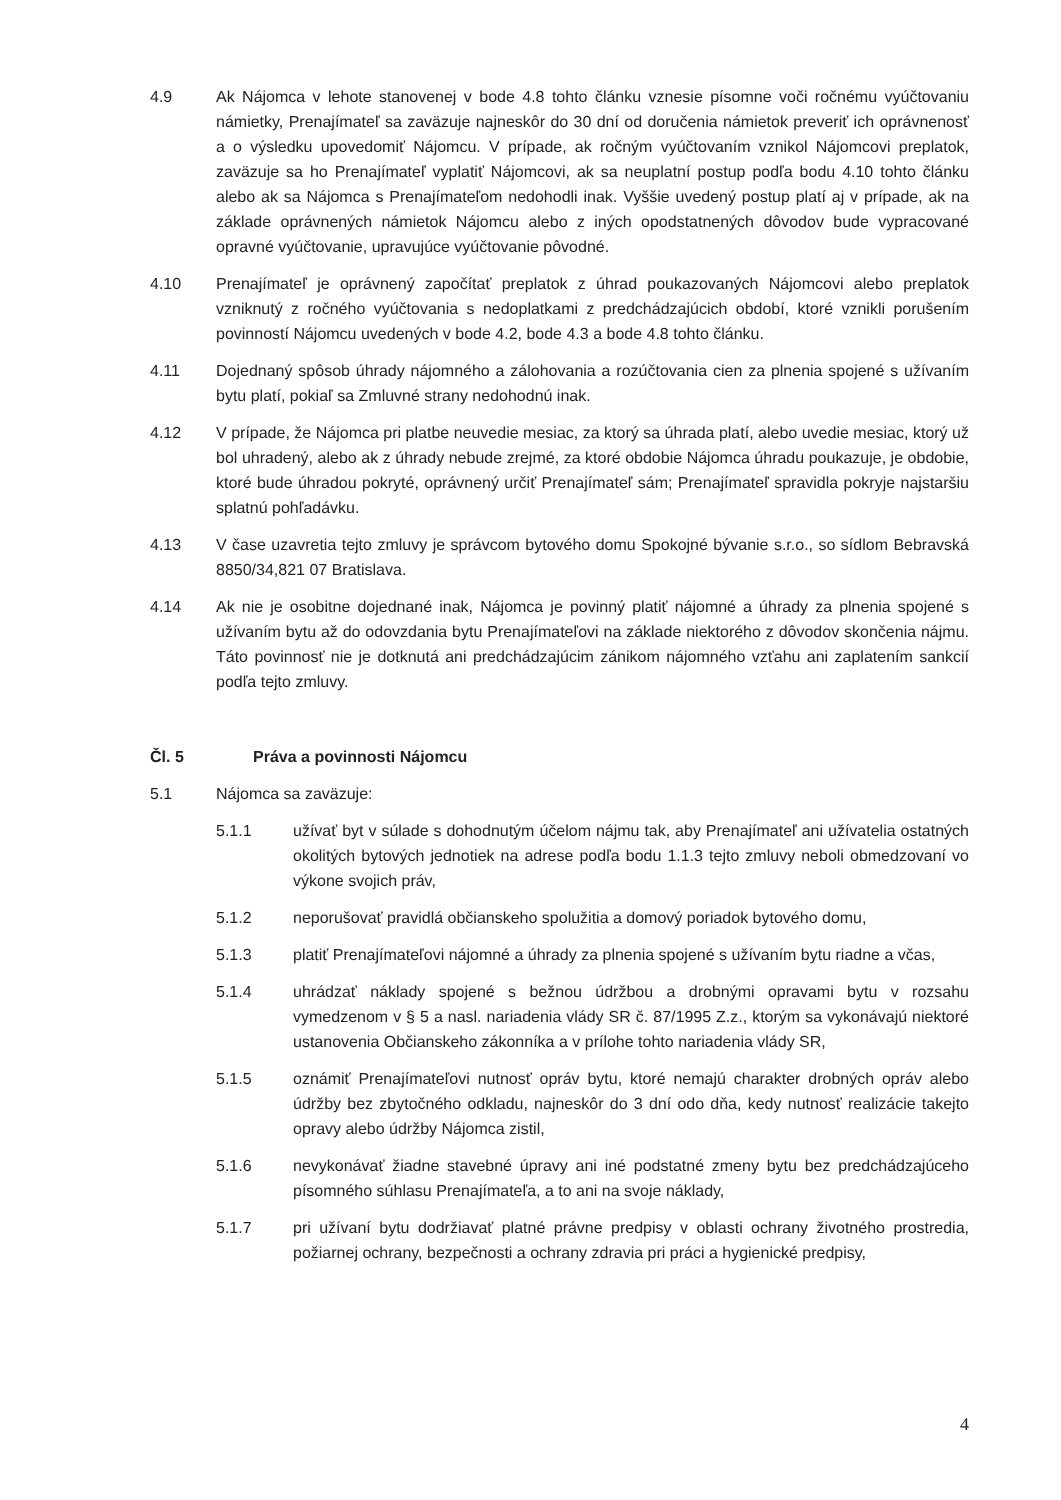4.9 Ak Nájomca v lehote stanovenej v bode 4.8 tohto článku vznesie písomne voči ročnému vyúčtovaniu námietky, Prenajímateľ sa zaväzuje najneskôr do 30 dní od doručenia námietok preveriť ich oprávnenosť a o výsledku upovedomiť Nájomcu. V prípade, ak ročným vyúčtovaním vznikol Nájomcovi preplatok, zaväzuje sa ho Prenajímateľ vyplatiť Nájomcovi, ak sa neuplatní postup podľa bodu 4.10 tohto článku alebo ak sa Nájomca s Prenajímateľom nedohodli inak. Vyššie uvedený postup platí aj v prípade, ak na základe oprávnených námietok Nájomcu alebo z iných opodstatnených dôvodov bude vypracované opravné vyúčtovanie, upravujúce vyúčtovanie pôvodné.
4.10 Prenajímateľ je oprávnený započítať preplatok z úhrad poukazovaných Nájomcovi alebo preplatok vzniknutý z ročného vyúčtovania s nedoplatkami z predchádzajúcich období, ktoré vznikli porušením povinností Nájomcu uvedených v bode 4.2, bode 4.3 a bode 4.8 tohto článku.
4.11 Dojednaný spôsob úhrady nájomného a zálohovania a rozúčtovania cien za plnenia spojené s užívaním bytu platí, pokiaľ sa Zmluvné strany nedohodnú inak.
4.12 V prípade, že Nájomca pri platbe neuvedie mesiac, za ktorý sa úhrada platí, alebo uvedie mesiac, ktorý už bol uhradený, alebo ak z úhrady nebude zrejmé, za ktoré obdobie Nájomca úhradu poukazuje, je obdobie, ktoré bude úhradou pokryté, oprávnený určiť Prenajímateľ sám; Prenajímateľ spravidla pokryje najstaršiu splatnú pohľadávku.
4.13 V čase uzavretia tejto zmluvy je správcom bytového domu Spokojné bývanie s.r.o., so sídlom Bebravská 8850/34,821 07 Bratislava.
4.14 Ak nie je osobitne dojednané inak, Nájomca je povinný platiť nájomné a úhrady za plnenia spojené s užívaním bytu až do odovzdania bytu Prenajímateľovi na základe niektorého z dôvodov skončenia nájmu. Táto povinnosť nie je dotknutá ani predchádzajúcim zánikom nájomného vzťahu ani zaplatením sankcií podľa tejto zmluvy.
Čl. 5 Práva a povinnosti Nájomcu
5.1 Nájomca sa zaväzuje:
5.1.1 užívať byt v súlade s dohodnutým účelom nájmu tak, aby Prenajímateľ ani užívatelia ostatných okolitých bytových jednotiek na adrese podľa bodu 1.1.3 tejto zmluvy neboli obmedzovaní vo výkone svojich práv,
5.1.2 neporušovať pravidlá občianskeho spolužitia a domový poriadok bytového domu,
5.1.3 platiť Prenajímateľovi nájomné a úhrady za plnenia spojené s užívaním bytu riadne a včas,
5.1.4 uhrádzať náklady spojené s bežnou údržbou a drobnými opravami bytu v rozsahu vymedzenom v § 5 a nasl. nariadenia vlády SR č. 87/1995 Z.z., ktorým sa vykonávajú niektoré ustanovenia Občianskeho zákonníka a v prílohe tohto nariadenia vlády SR,
5.1.5 oznámiť Prenajímateľovi nutnosť opráv bytu, ktoré nemajú charakter drobných opráv alebo údržby bez zbytočného odkladu, najneskôr do 3 dní odo dňa, kedy nutnosť realizácie takejto opravy alebo údržby Nájomca zistil,
5.1.6 nevykonávať žiadne stavebné úpravy ani iné podstatné zmeny bytu bez predchádzajúceho písomného súhlasu Prenajímateľa, a to ani na svoje náklady,
5.1.7 pri užívaní bytu dodržiavať platné právne predpisy v oblasti ochrany životného prostredia, požiarnej ochrany, bezpečnosti a ochrany zdravia pri práci a hygienické predpisy,
4